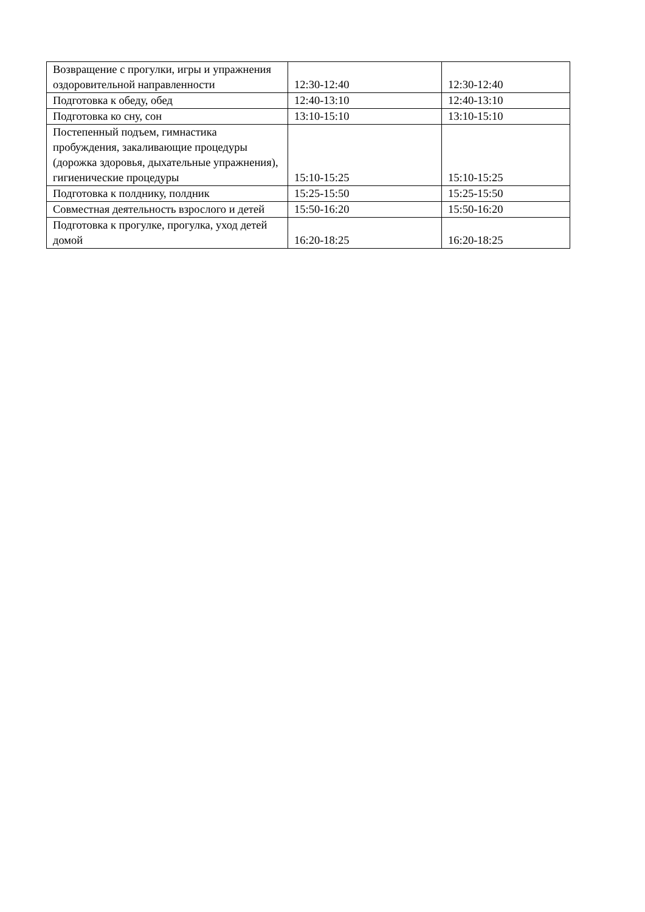| Возвращение с прогулки, игры и упражнения оздоровительной направленности | 12:30-12:40 | 12:30-12:40 |
| Подготовка к обеду, обед | 12:40-13:10 | 12:40-13:10 |
| Подготовка ко сну, сон | 13:10-15:10 | 13:10-15:10 |
| Постепенный подъем, гимнастика пробуждения, закаливающие процедуры (дорожка здоровья, дыхательные упражнения), гигиенические процедуры | 15:10-15:25 | 15:10-15:25 |
| Подготовка к полднику, полдник | 15:25-15:50 | 15:25-15:50 |
| Совместная деятельность взрослого и детей | 15:50-16:20 | 15:50-16:20 |
| Подготовка к прогулке, прогулка, уход детей домой | 16:20-18:25 | 16:20-18:25 |